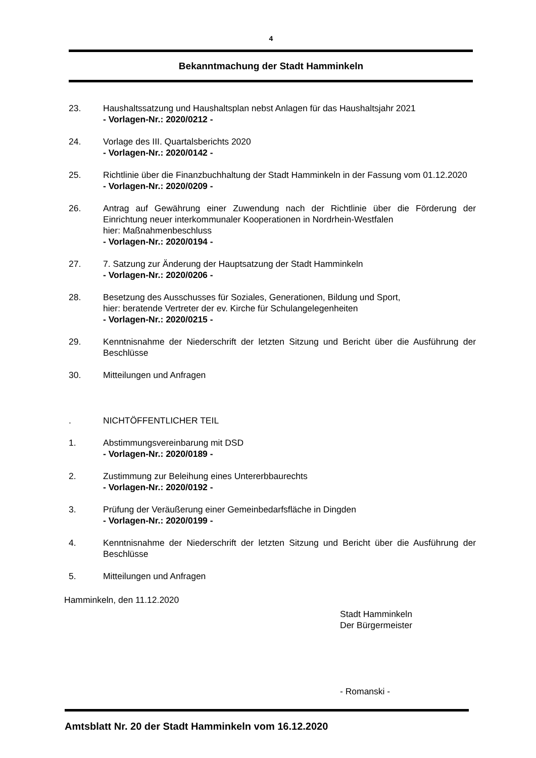4
Bekanntmachung der Stadt Hamminkeln
23. Haushaltssatzung und Haushaltsplan nebst Anlagen für das Haushaltsjahr 2021
- Vorlagen-Nr.: 2020/0212 -
24. Vorlage des III. Quartalsberichts 2020
- Vorlagen-Nr.: 2020/0142 -
25. Richtlinie über die Finanzbuchhaltung der Stadt Hamminkeln in der Fassung vom 01.12.2020
- Vorlagen-Nr.: 2020/0209 -
26. Antrag auf Gewährung einer Zuwendung nach der Richtlinie über die Förderung der Einrichtung neuer interkommunaler Kooperationen in Nordrhein-Westfalen
hier: Maßnahmenbeschluss
- Vorlagen-Nr.: 2020/0194 -
27. 7. Satzung zur Änderung der Hauptsatzung der Stadt Hamminkeln
- Vorlagen-Nr.: 2020/0206 -
28. Besetzung des Ausschusses für Soziales, Generationen, Bildung und Sport,
hier: beratende Vertreter der ev. Kirche für Schulangelegenheiten
- Vorlagen-Nr.: 2020/0215 -
29. Kenntnisnahme der Niederschrift der letzten Sitzung und Bericht über die Ausführung der Beschlüsse
30. Mitteilungen und Anfragen
. NICHTÖFFENTLICHER TEIL
1. Abstimmungsvereinbarung mit DSD
- Vorlagen-Nr.: 2020/0189 -
2. Zustimmung zur Beleihung eines Untererbbaurechts
- Vorlagen-Nr.: 2020/0192 -
3. Prüfung der Veräußerung einer Gemeinbedarfsfläche in Dingden
- Vorlagen-Nr.: 2020/0199 -
4. Kenntnisnahme der Niederschrift der letzten Sitzung und Bericht über die Ausführung der Beschlüsse
5. Mitteilungen und Anfragen
Hamminkeln, den 11.12.2020
Stadt Hamminkeln
Der Bürgermeister
- Romanski -
Amtsblatt Nr. 20 der Stadt Hamminkeln vom 16.12.2020